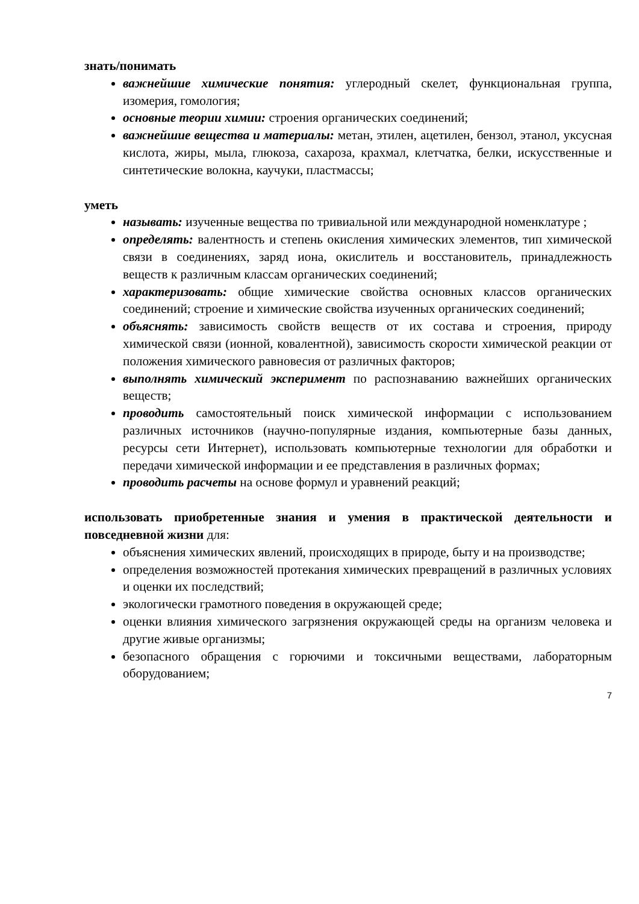знать/понимать
важнейшие химические понятия: углеродный скелет, функциональная группа, изомерия, гомология;
основные теории химии: строения органических соединений;
важнейшие вещества и материалы: метан, этилен, ацетилен, бензол, этанол, уксусная кислота, жиры, мыла, глюкоза, сахароза, крахмал, клетчатка, белки, искусственные и синтетические волокна, каучуки, пластмассы;
уметь
называть: изученные вещества по тривиальной или международной номенклатуре ;
определять: валентность и степень окисления химических элементов, тип химической связи в соединениях, заряд иона, окислитель и восстановитель, принадлежность веществ к различным классам органических соединений;
характеризовать: общие химические свойства основных классов органических соединений; строение и химические свойства изученных органических соединений;
объяснять: зависимость свойств веществ от их состава и строения, природу химической связи (ионной, ковалентной), зависимость скорости химической реакции от положения химического равновесия от различных факторов;
выполнять химический эксперимент по распознаванию важнейших органических веществ;
проводить самостоятельный поиск химической информации с использованием различных источников (научно-популярные издания, компьютерные базы данных, ресурсы сети Интернет), использовать компьютерные технологии для обработки и передачи химической информации и ее представления в различных формах;
проводить расчеты на основе формул и уравнений реакций;
использовать приобретенные знания и умения в практической деятельности и повседневной жизни для:
объяснения химических явлений, происходящих в природе, быту и на производстве;
определения возможностей протекания химических превращений в различных условиях и оценки их последствий;
экологически грамотного поведения в окружающей среде;
оценки влияния химического загрязнения окружающей среды на организм человека и другие живые организмы;
безопасного обращения с горючими и токсичными веществами, лабораторным оборудованием;
7